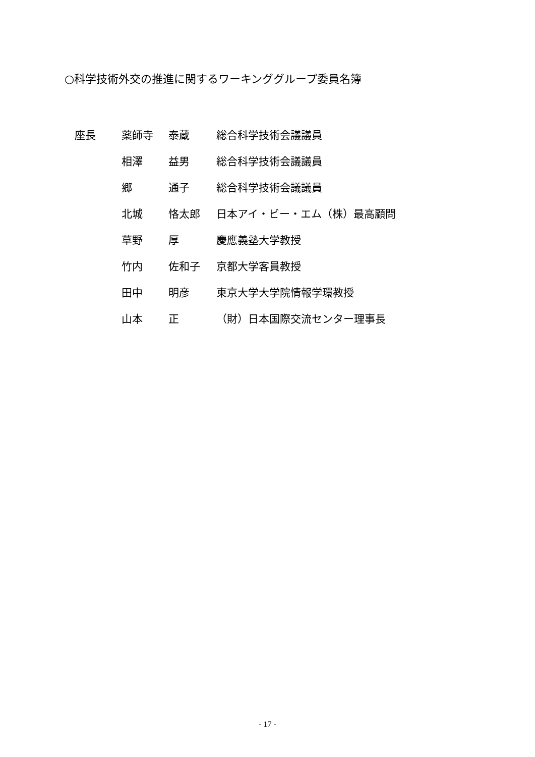○科学技術外交の推進に関するワーキンググループ委員名簿
| 座長 | 薬師寺 | 泰蔵 | 総合科学技術会議議員 |
| | 相澤 | 益男 | 総合科学技術会議議員 |
| | 郷 | 通子 | 総合科学技術会議議員 |
| | 北城 | 恪太郎 | 日本アイ・ビー・エム（株）最高顧問 |
| | 草野 | 厚 | 慶應義塾大学教授 |
| | 竹内 | 佐和子 | 京都大学客員教授 |
| | 田中 | 明彦 | 東京大学大学院情報学環教授 |
| | 山本 | 正 | （財）日本国際交流センター理事長 |
- 17 -